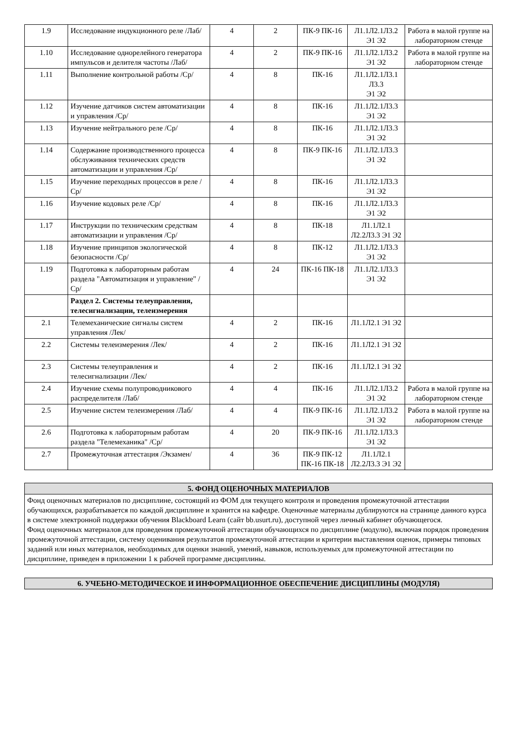| 1.9 | Исследование индукционного реле /Лаб/ | 4 | 2 | ПК-9 ПК-16 | Л1.1Л2.1Л3.2 Э1 Э2 | Работа в малой группе на лабораторном стенде |
| 1.10 | Исследование однорелейного генератора импульсов и делителя частоты /Лаб/ | 4 | 2 | ПК-9 ПК-16 | Л1.1Л2.1Л3.2 Э1 Э2 | Работа в малой группе на лабораторном стенде |
| 1.11 | Выполнение контрольной работы /Ср/ | 4 | 8 | ПК-16 | Л1.1Л2.1Л3.1 Л3.3 Э1 Э2 | |
| 1.12 | Изучение датчиков систем автоматизации и управления /Ср/ | 4 | 8 | ПК-16 | Л1.1Л2.1Л3.3 Э1 Э2 | |
| 1.13 | Изучение нейтрального реле /Ср/ | 4 | 8 | ПК-16 | Л1.1Л2.1Л3.3 Э1 Э2 | |
| 1.14 | Содержание производственного процесса обслуживания технических средств автоматизации и управления /Ср/ | 4 | 8 | ПК-9 ПК-16 | Л1.1Л2.1Л3.3 Э1 Э2 | |
| 1.15 | Изучение переходных процессов в реле /Ср/ | 4 | 8 | ПК-16 | Л1.1Л2.1Л3.3 Э1 Э2 | |
| 1.16 | Изучение кодовых реле /Ср/ | 4 | 8 | ПК-16 | Л1.1Л2.1Л3.3 Э1 Э2 | |
| 1.17 | Инструкции по техническим средствам автоматизации и управления /Ср/ | 4 | 8 | ПК-18 | Л1.1Л2.1 Л2.2Л3.3 Э1 Э2 | |
| 1.18 | Изучение принципов экологической безопасности /Ср/ | 4 | 8 | ПК-12 | Л1.1Л2.1Л3.3 Э1 Э2 | |
| 1.19 | Подготовка к лабораторным работам раздела "Автоматизация и управление" /Ср/ | 4 | 24 | ПК-16 ПК-18 | Л1.1Л2.1Л3.3 Э1 Э2 | |
| | Раздел 2. Системы телеуправления, телесигнализации, телеизмерения | | | | | |
| 2.1 | Телемеханические сигналы систем управления /Лек/ | 4 | 2 | ПК-16 | Л1.1Л2.1 Э1 Э2 | |
| 2.2 | Системы телеизмерения /Лек/ | 4 | 2 | ПК-16 | Л1.1Л2.1 Э1 Э2 | |
| 2.3 | Системы телеуправления и телесигнализации /Лек/ | 4 | 2 | ПК-16 | Л1.1Л2.1 Э1 Э2 | |
| 2.4 | Изучение схемы полупроводникового распределителя /Лаб/ | 4 | 4 | ПК-16 | Л1.1Л2.1Л3.2 Э1 Э2 | Работа в малой группе на лабораторном стенде |
| 2.5 | Изучение систем телеизмерения /Лаб/ | 4 | 4 | ПК-9 ПК-16 | Л1.1Л2.1Л3.2 Э1 Э2 | Работа в малой группе на лабораторном стенде |
| 2.6 | Подготовка к лабораторным работам раздела "Телемеханика" /Ср/ | 4 | 20 | ПК-9 ПК-16 | Л1.1Л2.1Л3.3 Э1 Э2 | |
| 2.7 | Промежуточная аттестация /Экзамен/ | 4 | 36 | ПК-9 ПК-12 ПК-16 ПК-18 | Л1.1Л2.1 Л2.2Л3.3 Э1 Э2 | |
5. ФОНД ОЦЕНОЧНЫХ МАТЕРИАЛОВ
Фонд оценочных материалов по дисциплине, состоящий из ФОМ для текущего контроля и проведения промежуточной аттестации обучающихся, разрабатывается по каждой дисциплине и хранится на кафедре. Оценочные материалы дублируются на странице данного курса в системе электронной поддержки обучения Blackboard Learn (сайт bb.usurt.ru), доступной через личный кабинет обучающегося.
Фонд оценочных материалов для проведения промежуточной аттестации обучающихся по дисциплине (модулю), включая порядок проведения промежуточной аттестации, систему оценивания результатов промежуточной аттестации и критерии выставления оценок, примеры типовых заданий или иных материалов, необходимых для оценки знаний, умений, навыков, используемых для промежуточной аттестации по дисциплине, приведен в приложении 1 к рабочей программе дисциплины.
6. УЧЕБНО-МЕТОДИЧЕСКОЕ И ИНФОРМАЦИОННОЕ ОБЕСПЕЧЕНИЕ ДИСЦИПЛИНЫ (МОДУЛЯ)